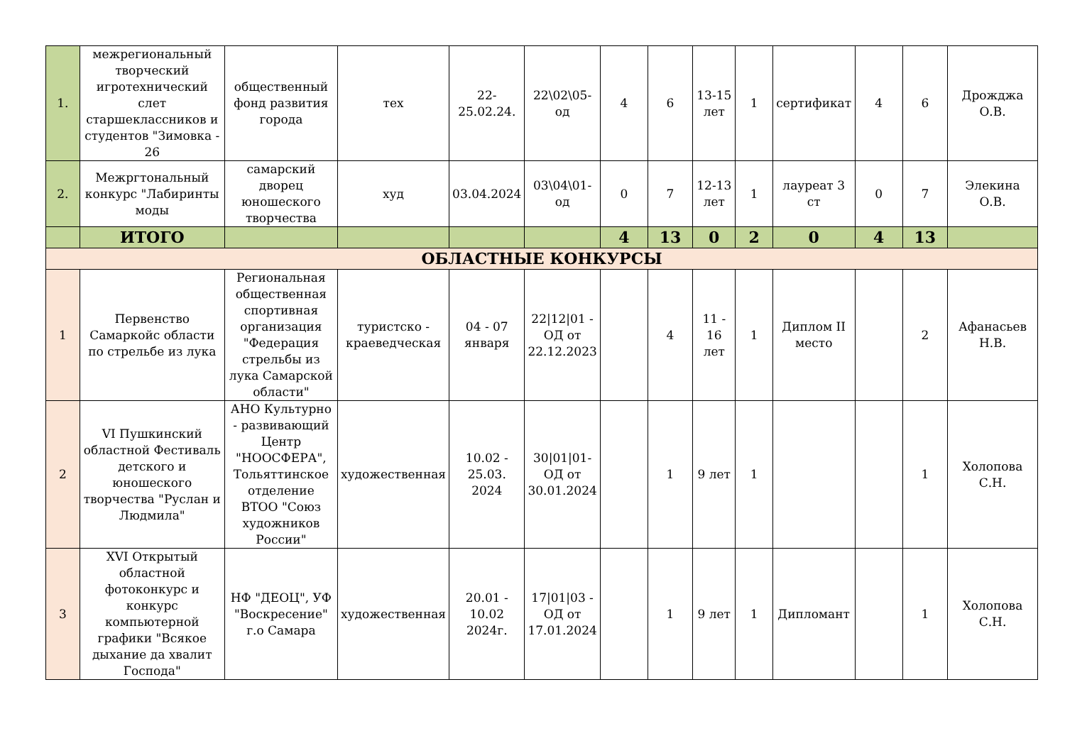| 1. | межрегиональный творческий игротехнический слет старшеклассников и студентов "Зимовка - 26 | общественный фонд развития города | тех | 22-25.02.24. | 22\02\05-од | 4 | 6 | 13-15 лет | 1 | сертификат | 4 | 6 | Дрожджа О.В. |
| 2. | Межргтональный конкурс "Лабиринты моды | самарский дворец юношеского творчества | худ | 03.04.2024 | 03\04\01-од | 0 | 7 | 12-13 лет | 1 | лауреат 3 ст | 0 | 7 | Элекина О.В. |
| | ИТОГО | | | | | 4 | 13 | 0 | 2 | 0 | 4 | 13 | |
| ОБЛАСТНЫЕ КОНКУРСЫ | | | | | | | | | | | | | |
| 1 | Первенство Самаркойс области по стрельбе из лука | Региональная общественная спортивная организация "Федерация стрельбы из лука Самарской области" | туристско - краеведческая | 04 - 07 января | 22/12/01 - ОД от 22.12.2023 | | 4 | 11 - 16 лет | 1 | Диплом II место | | 2 | Афанасьев Н.В. |
| 2 | VI Пушкинский областной Фестиваль детского и юношеского творчества "Руслан и Людмила" | АНО Культурно - развивающий Центр "НООСФЕРА", Тольяттинское отделение ВТОО "Союз художников России" | художественная | 10.02 - 25.03. 2024 | 30/01/01- ОД от 30.01.2024 | | 1 | 9 лет | 1 | | | 1 | Холопова С.Н. |
| 3 | XVI Открытый областной фотоконкурс и конкурс компьютерной графики "Всякое дыхание да хвалит Господа" | НФ "ДЕОЦ", УФ "Воскресение" г.о Самара | художественная | 20.01 - 10.02 2024г. | 17/01/03 - ОД от 17.01.2024 | | 1 | 9 лет | 1 | Дипломант | | 1 | Холопова С.Н. |